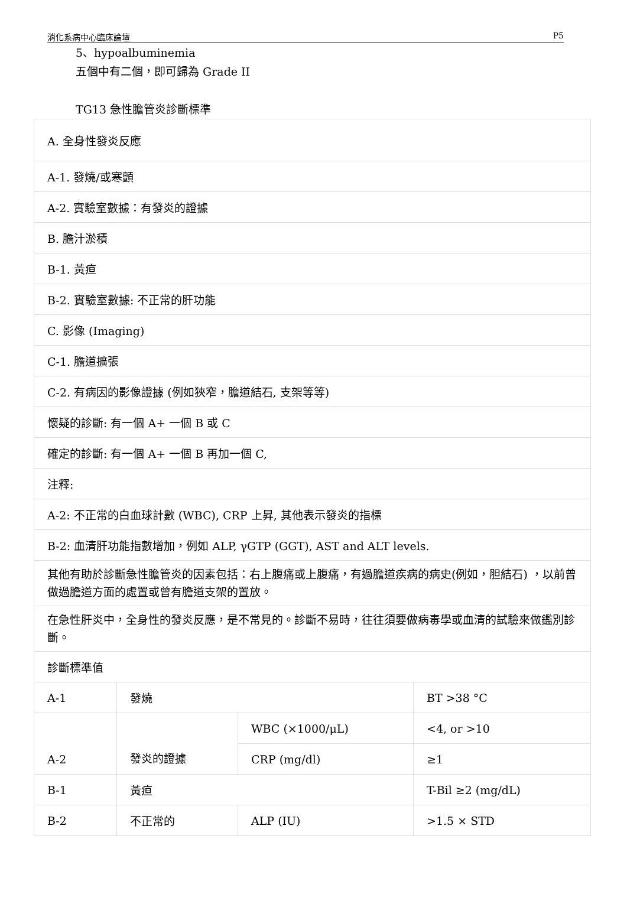消化系病中心臨床論壇 P5
5、hypoalbuminemia
五個中有二個，即可歸為 Grade II
TG13 急性膽管炎診斷標準
| A. 全身性發炎反應 | | | |
| A-1. 發燒/或寒顫 | | | |
| A-2. 實驗室數據：有發炎的證據 | | | |
| B. 膽汁淤積 | | | |
| B-1. 黃疸 | | | |
| B-2. 實驗室數據: 不正常的肝功能 | | | |
| C. 影像 (Imaging) | | | |
| C-1. 膽道擴張 | | | |
| C-2. 有病因的影像證據 (例如狹窄，膽道結石, 支架等等) | | | |
| 懷疑的診斷: 有一個 A+ 一個 B 或 C | | | |
| 確定的診斷: 有一個 A+ 一個 B 再加一個 C, | | | |
| 注釋: | | | |
| A-2: 不正常的白血球計數 (WBC), CRP 上昇, 其他表示發炎的指標 | | | |
| B-2: 血清肝功能指數增加，例如 ALP, γGTP (GGT), AST and ALT levels. | | | |
| 其他有助於診斷急性膽管炎的因素包括：右上腹痛或上腹痛，有過膽道疾病的病史(例如，胆結石) ，以前曾做過膽道方面的處置或曾有膽道支架的置放。 | | | |
| 在急性肝炎中，全身性的發炎反應，是不常見的。診斷不易時，往往須要做病毒學或血清的試驗來做鑑別診斷。 | | | |
| 診斷標準值 | | | |
| A-1 | 發燒 | | BT >38 °C |
| A-2 | 發炎的證據 | WBC (×1000/μL) | <4, or >10 |
| | | CRP (mg/dl) | ≥1 |
| B-1 | 黃疸 | | T-Bil ≥2 (mg/dL) |
| B-2 | 不正常的 | ALP (IU) | >1.5 × STD |